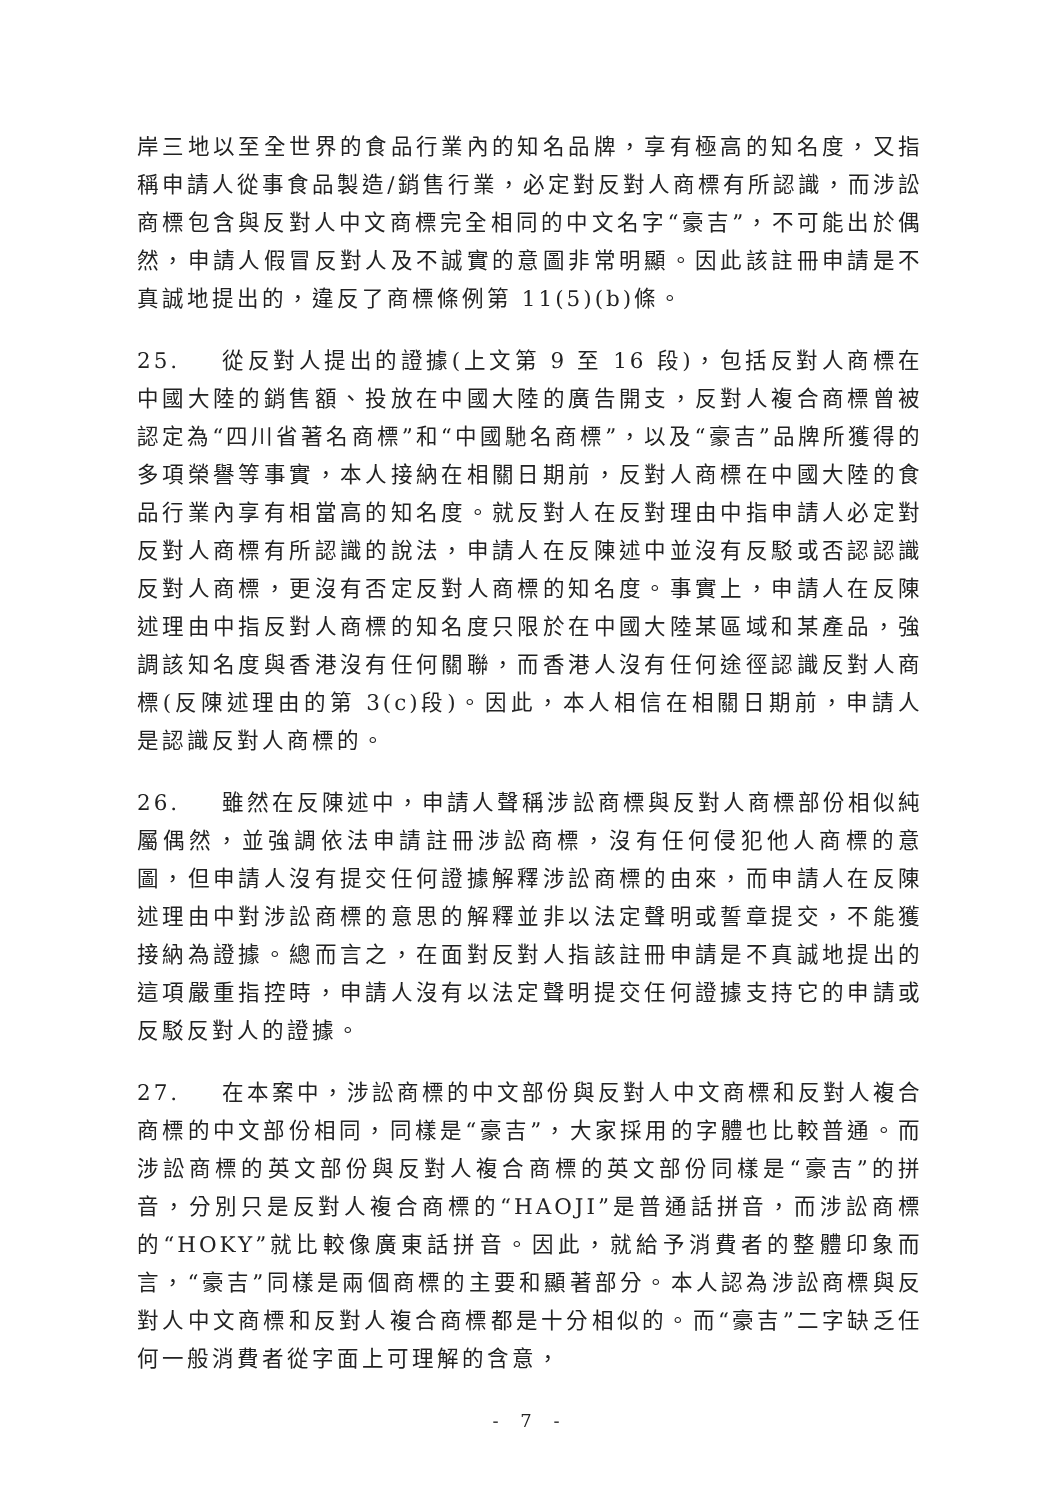岸三地以至全世界的食品行業內的知名品牌，享有極高的知名度，又指稱申請人從事食品製造/銷售行業，必定對反對人商標有所認識，而涉訟商標包含與反對人中文商標完全相同的中文名字“豪吉”，不可能出於偶然，申請人假冒反對人及不誠實的意圖非常明顯。因此該註冊申請是不真誠地提出的，違反了商標條例第 11(5)(b)條。
25. 從反對人提出的證據(上文第 9 至 16 段)，包括反對人商標在中國大陸的銷售額、投放在中國大陸的廣告開支，反對人複合商標曾被認定為“四川省著名商標”和“中國馳名商標”，以及“豪吉”品牌所獲得的多項榮譽等事實，本人接納在相關日期前，反對人商標在中國大陸的食品行業內享有相當高的知名度。就反對人在反對理由中指申請人必定對反對人商標有所認識的說法，申請人在反陳述中並沒有反駁或否認認識反對人商標，更沒有否定反對人商標的知名度。事實上，申請人在反陳述理由中指反對人商標的知名度只限於在中國大陸某區域和某產品，強調該知名度與香港沒有任何關聯，而香港人沒有任何途徑認識反對人商標(反陳述理由的第 3(c)段)。因此，本人相信在相關日期前，申請人是認識反對人商標的。
26. 雖然在反陳述中，申請人聲稱涉訟商標與反對人商標部份相似純屬偶然，並強調依法申請註冊涉訟商標，沒有任何侵犯他人商標的意圖，但申請人沒有提交任何證據解釋涉訟商標的由來，而申請人在反陳述理由中對涉訟商標的意思的解釋並非以法定聲明或誓章提交，不能獲接納為證據。總而言之，在面對反對人指該註冊申請是不真誠地提出的這項嚴重指控時，申請人沒有以法定聲明提交任何證據支持它的申請或反駁反對人的證據。
27. 在本案中，涉訟商標的中文部份與反對人中文商標和反對人複合商標的中文部份相同，同樣是“豪吉”，大家採用的字體也比較普通。而涉訟商標的英文部份與反對人複合商標的英文部份同樣是“豪吉”的拼音，分別只是反對人複合商標的“HAOJI”是普通話拼音，而涉訟商標的“HOKY”就比較像廣東話拼音。因此，就給予消費者的整體印象而言，“豪吉”同樣是兩個商標的主要和顯著部分。本人認為涉訟商標與反對人中文商標和反對人複合商標都是十分相似的。而“豪吉”二字缺乏任何一般消費者從字面上可理解的含意，
- 7 -